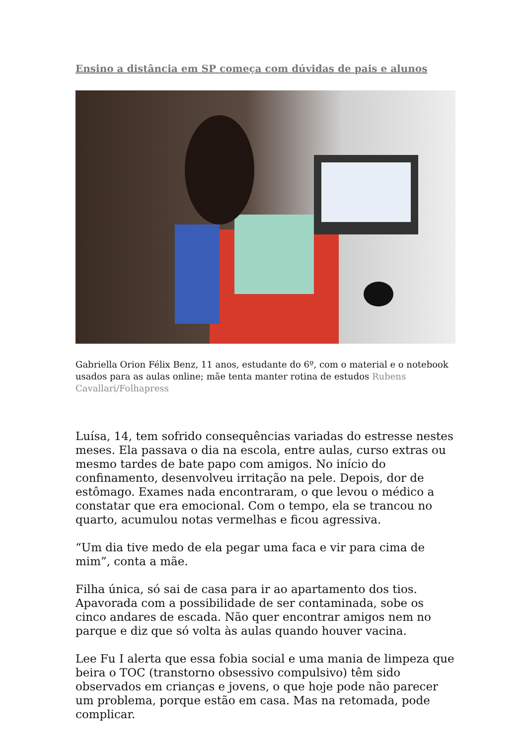Ensino a distância em SP começa com dúvidas de pais e alunos
Gabriella Orion Félix Benz, 11 anos, estudante do 6º, com o material e o notebook usados para as aulas online; mãe tenta manter rotina de estudos Rubens Cavallari/Folhapress
Luísa, 14, tem sofrido consequências variadas do estresse nestes meses. Ela passava o dia na escola, entre aulas, curso extras ou mesmo tardes de bate papo com amigos. No início do confinamento, desenvolveu irritação na pele. Depois, dor de estômago. Exames nada encontraram, o que levou o médico a constatar que era emocional. Com o tempo, ela se trancou no quarto, acumulou notas vermelhas e ficou agressiva.
“Um dia tive medo de ela pegar uma faca e vir para cima de mim”, conta a mãe.
Filha única, só sai de casa para ir ao apartamento dos tios. Apavorada com a possibilidade de ser contaminada, sobe os cinco andares de escada. Não quer encontrar amigos nem no parque e diz que só volta às aulas quando houver vacina.
Lee Fu I alerta que essa fobia social e uma mania de limpeza que beira o TOC (transtorno obsessivo compulsivo) têm sido observados em crianças e jovens, o que hoje pode não parecer um problema, porque estão em casa. Mas na retomada, pode complicar.